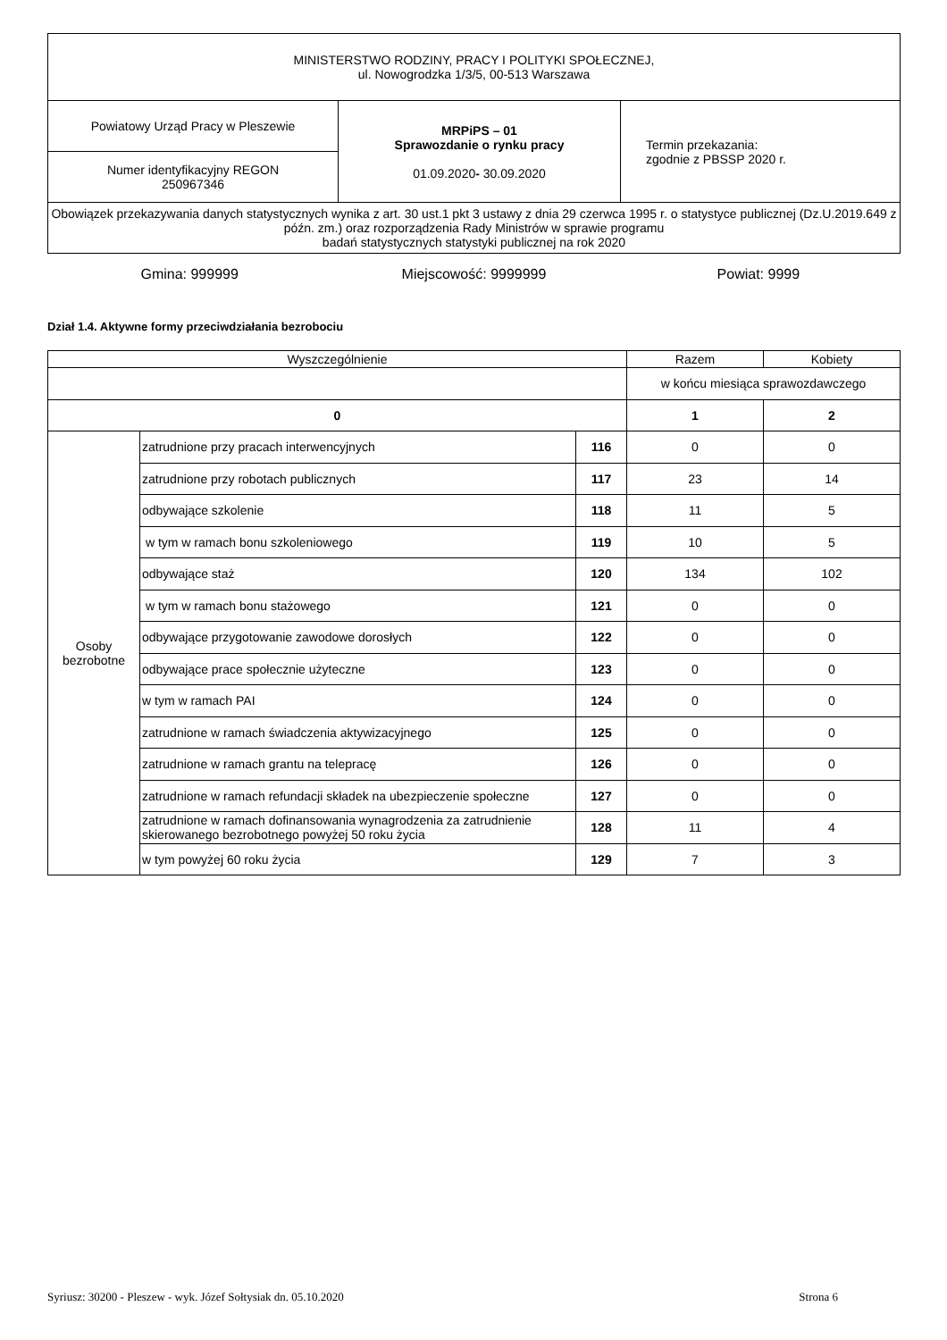| MINISTERSTWO RODZINY, PRACY I POLITYKI SPOŁECZNEJ, ul. Nowogrodzka 1/3/5, 00-513 Warszawa | | |
| Powiatowy Urząd Pracy w Pleszewie | MRPiPS – 01 Sprawozdanie o rynku pracy 01.09.2020 - 30.09.2020 | Termin przekazania: zgodnie z PBSSP 2020 r. |
| Numer identyfikacyjny REGON 250967346 | | |
| Obowiązek przekazywania danych statystycznych wynika z art. 30 ust.1 pkt 3 ustawy z dnia 29 czerwca 1995 r. o statystyce publicznej (Dz.U.2019.649 z późn. zm.) oraz rozporządzenia Rady Ministrów w sprawie programu badań statystycznych statystyki publicznej na rok 2020 | | |
Gmina: 999999 Miejscowość: 9999999 Powiat: 9999
Dział 1.4. Aktywne formy przeciwdziałania bezrobociu
| Wyszczególnienie | | | Razem | Kobiety |
| --- | --- | --- | --- | --- |
| | | | w końcu miesiąca sprawozdawczego | |
| 0 | | | 1 | 2 |
| Osoby bezrobotne | zatrudnione przy pracach interwencyjnych | 116 | 0 | 0 |
| | zatrudnione przy robotach publicznych | 117 | 23 | 14 |
| | odbywające szkolenie | 118 | 11 | 5 |
| | w tym w ramach bonu szkoleniowego | 119 | 10 | 5 |
| | odbywające staż | 120 | 134 | 102 |
| | w tym w ramach bonu stażowego | 121 | 0 | 0 |
| | odbywające przygotowanie zawodowe dorosłych | 122 | 0 | 0 |
| | odbywające prace społecznie użyteczne | 123 | 0 | 0 |
| | w tym w ramach PAI | 124 | 0 | 0 |
| | zatrudnione w ramach świadczenia aktywizacyjnego | 125 | 0 | 0 |
| | zatrudnione w ramach grantu na telepracę | 126 | 0 | 0 |
| | zatrudnione w ramach refundacji składek na ubezpieczenie społeczne | 127 | 0 | 0 |
| | zatrudnione w ramach dofinansowania wynagrodzenia za zatrudnienie skierowanego bezrobotnego powyżej 50 roku życia | 128 | 11 | 4 |
| | w tym powyżej 60 roku życia | 129 | 7 | 3 |
Syriusz: 30200 - Pleszew - wyk. Józef Sołtysiak dn. 05.10.2020 Strona 6